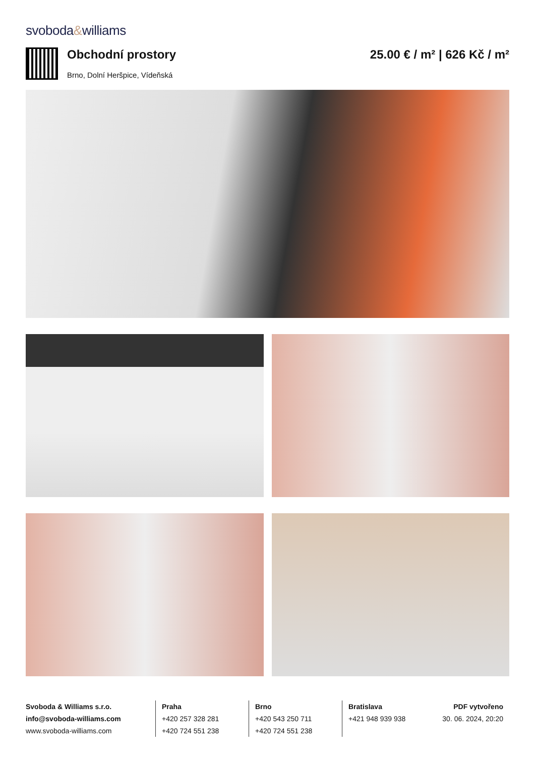svoboda&williams
Obchodní prostory
Brno, Dolní Heršpice, Vídeňská
25.00 € / m² | 626 Kč / m²
Svoboda & Williams s.r.o.
info@svoboda-williams.com
www.svoboda-williams.com
Praha
+420 257 328 281
+420 724 551 238
Brno
+420 543 250 711
+420 724 551 238
Bratislava
+421 948 939 938
PDF vytvořeno
30. 06. 2024, 20:20